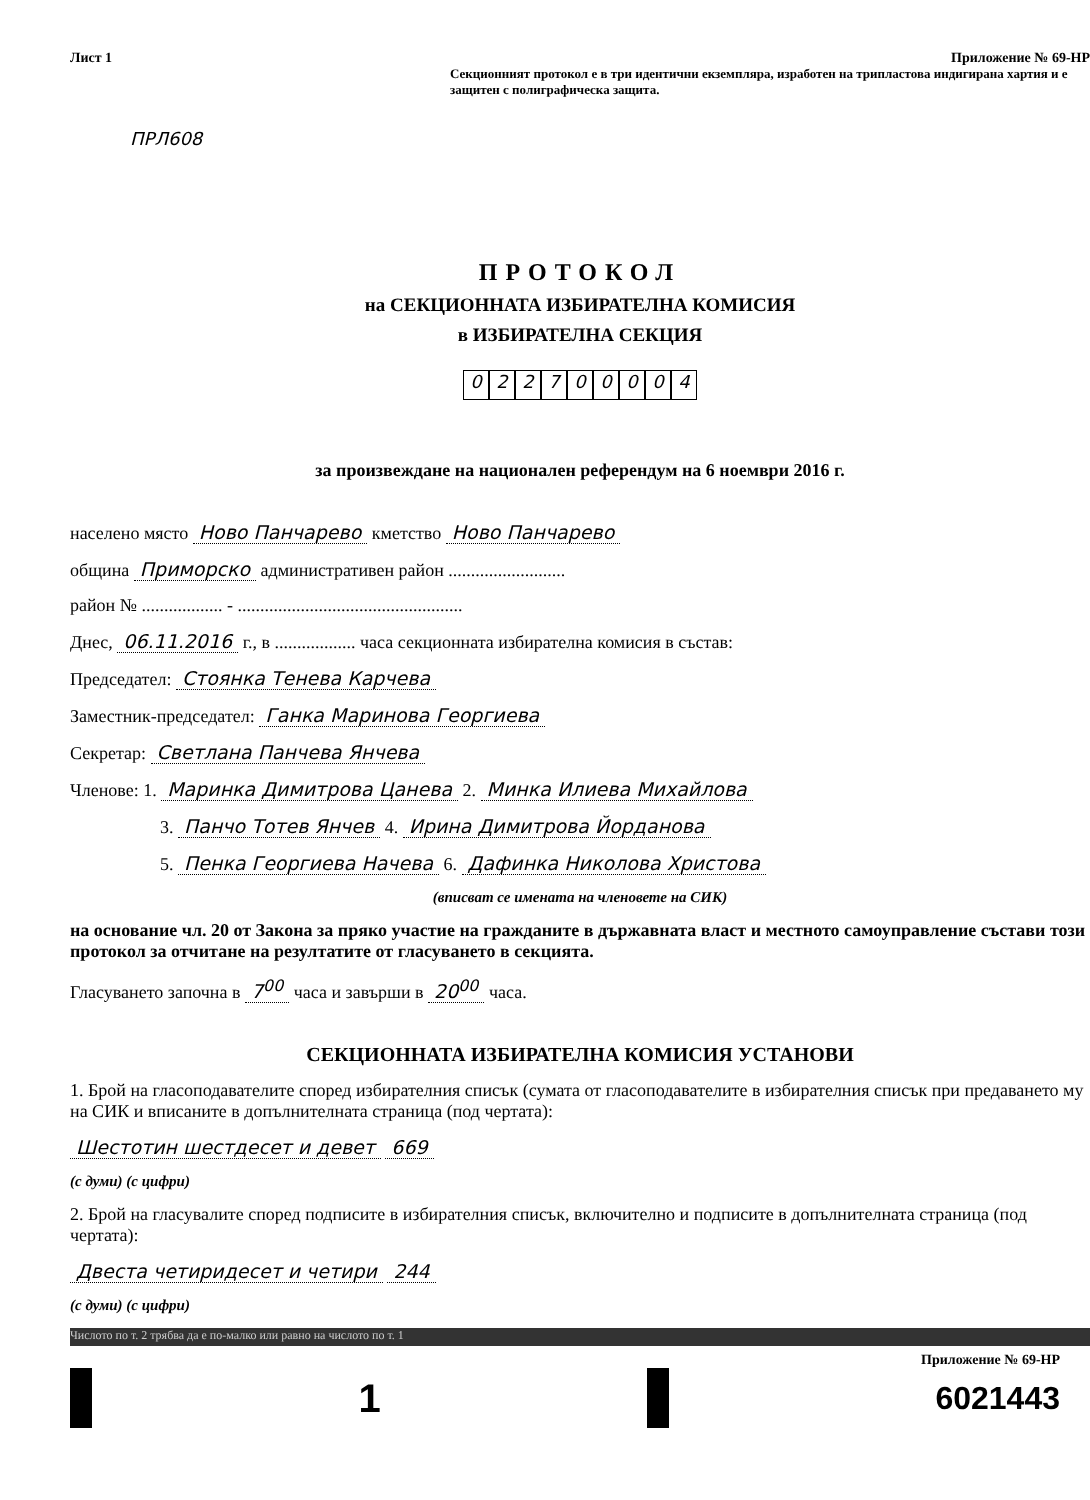Лист 1 Приложение № 69-НР
Секционният протокол е в три идентични екземпляра, изработен на трипластова индигирана хартия и е защитен с полиграфическа защита.
ПРЛ608
ПРОТОКОЛ
на СЕКЦИОННАТА ИЗБИРАТЕЛНА КОМИСИЯ
в ИЗБИРАТЕЛНА СЕКЦИЯ
022700004
за произвеждане на национален референдум на 6 ноември 2016 г.
населено място Ново Панчарево кметство Ново Панчарево
община Приморско административен район ..........................
район № .................. - ..................................................
Днес, 06.11.2016 г., в .................. часа секционната избирателна комисия в състав:
Председател: Стоянка Тенева Карчева
Заместник-председател: Ганка Маринова Георгиева
Секретар: Светлана Панчева Янчева
Членове: 1. Маринка Димитрова Цанева 2. Минка Илиева Михайлова
3. Панчо Тотев Янчев 4. Ирина Димитрова Йорданова
5. Пенка Георгиева Начева 6. Дафинка Николова Христова
(вписват се имената на членовете на СИК)
на основание чл. 20 от Закона за пряко участие на гражданите в държавната власт и местното самоуправление състави този протокол за отчитане на резултатите от гласуването в секцията.
Гласуването започна в 7<sup>00</sup> часа и завърши в 20<sup>00</sup> часа.
СЕКЦИОННАТА ИЗБИРАТЕЛНА КОМИСИЯ УСТАНОВИ
1. Брой на гласоподавателите според избирателния списък (сумата от гласоподавателите в избирателния списък при предаването му на СИК и вписаните в допълнителната страница (под чертата):
Шестотин шестдесет и девет 669
(с думи) (с цифри)
2. Брой на гласувалите според подписите в избирателния списък, включително и подписите в допълнителната страница (под чертата):
Двеста четиридесет и четири 244
(с думи) (с цифри)
Числото по т. 2 трябва да е по-малко или равно на числото по т. 1
Приложение № 69-НР
1
6021443